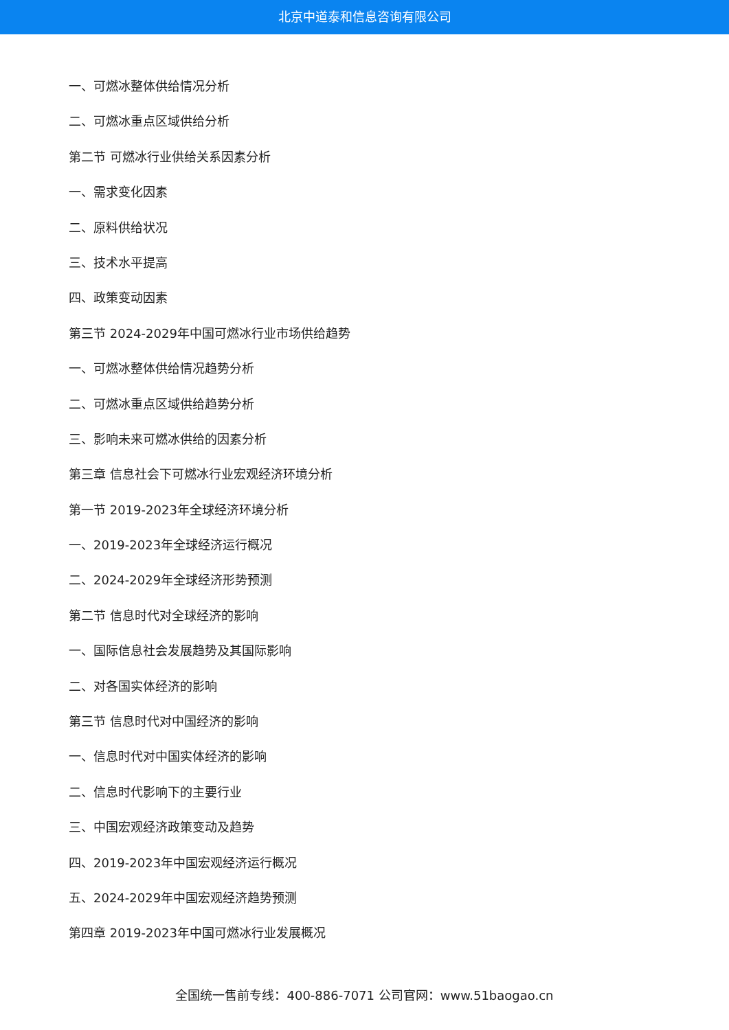北京中道泰和信息咨询有限公司
一、可燃冰整体供给情况分析
二、可燃冰重点区域供给分析
第二节 可燃冰行业供给关系因素分析
一、需求变化因素
二、原料供给状况
三、技术水平提高
四、政策变动因素
第三节 2024-2029年中国可燃冰行业市场供给趋势
一、可燃冰整体供给情况趋势分析
二、可燃冰重点区域供给趋势分析
三、影响未来可燃冰供给的因素分析
第三章 信息社会下可燃冰行业宏观经济环境分析
第一节 2019-2023年全球经济环境分析
一、2019-2023年全球经济运行概况
二、2024-2029年全球经济形势预测
第二节 信息时代对全球经济的影响
一、国际信息社会发展趋势及其国际影响
二、对各国实体经济的影响
第三节 信息时代对中国经济的影响
一、信息时代对中国实体经济的影响
二、信息时代影响下的主要行业
三、中国宏观经济政策变动及趋势
四、2019-2023年中国宏观经济运行概况
五、2024-2029年中国宏观经济趋势预测
第四章 2019-2023年中国可燃冰行业发展概况
全国统一售前专线：400-886-7071 公司官网：www.51baogao.cn